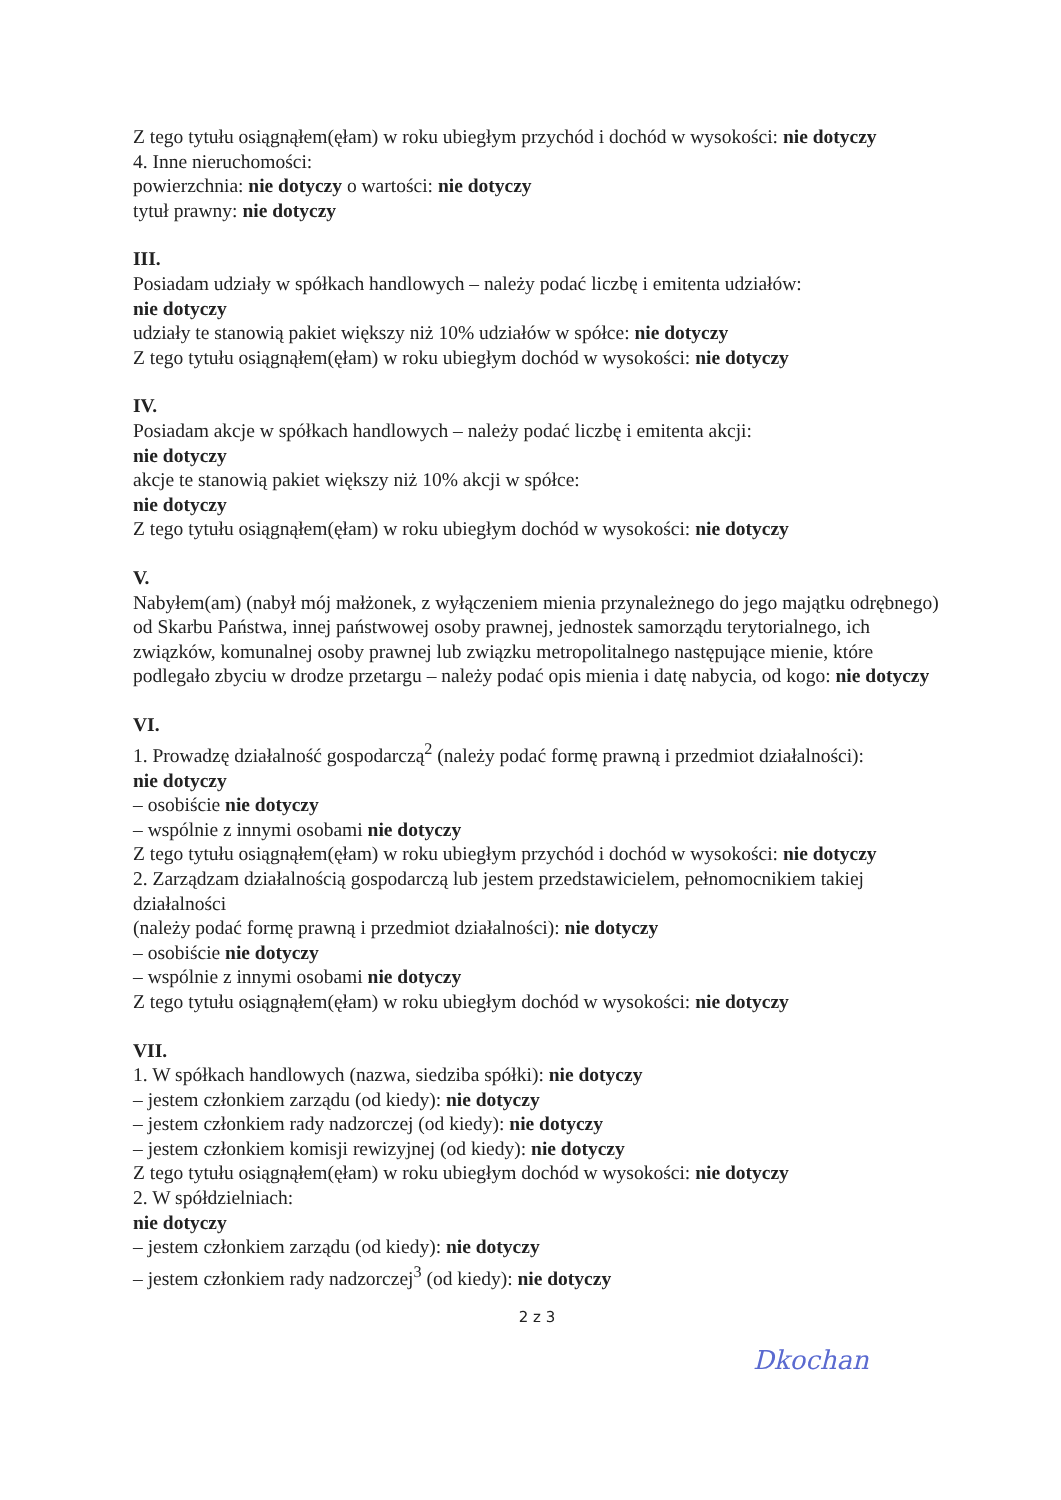Z tego tytułu osiągnąłem(ęłam) w roku ubiegłym przychód i dochód w wysokości: nie dotyczy
4. Inne nieruchomości:
powierzchnia: nie dotyczy o wartości: nie dotyczy
tytuł prawny: nie dotyczy
III.
Posiadam udziały w spółkach handlowych – należy podać liczbę i emitenta udziałów:
nie dotyczy
udziały te stanowią pakiet większy niż 10% udziałów w spółce: nie dotyczy
Z tego tytułu osiągnąłem(ęłam) w roku ubiegłym dochód w wysokości: nie dotyczy
IV.
Posiadam akcje w spółkach handlowych – należy podać liczbę i emitenta akcji:
nie dotyczy
akcje te stanowią pakiet większy niż 10% akcji w spółce:
nie dotyczy
Z tego tytułu osiągnąłem(ęłam) w roku ubiegłym dochód w wysokości: nie dotyczy
V.
Nabyłem(am) (nabył mój małżonek, z wyłączeniem mienia przynależnego do jego majątku odrębnego) od Skarbu Państwa, innej państwowej osoby prawnej, jednostek samorządu terytorialnego, ich związków, komunalnej osoby prawnej lub związku metropolitalnego następujące mienie, które podlegało zbyciu w drodze przetargu – należy podać opis mienia i datę nabycia, od kogo: nie dotyczy
VI.
1. Prowadzę działalność gospodarczą<sup>2</sup> (należy podać formę prawną i przedmiot działalności):
nie dotyczy
– osobiście nie dotyczy
– wspólnie z innymi osobami nie dotyczy
Z tego tytułu osiągnąłem(ęłam) w roku ubiegłym przychód i dochód w wysokości: nie dotyczy
2. Zarządzam działalnością gospodarczą lub jestem przedstawicielem, pełnomocnikiem takiej działalności
(należy podać formę prawną i przedmiot działalności): nie dotyczy
– osobiście nie dotyczy
– wspólnie z innymi osobami nie dotyczy
Z tego tytułu osiągnąłem(ęłam) w roku ubiegłym dochód w wysokości: nie dotyczy
VII.
1. W spółkach handlowych (nazwa, siedziba spółki): nie dotyczy
– jestem członkiem zarządu (od kiedy): nie dotyczy
– jestem członkiem rady nadzorczej (od kiedy): nie dotyczy
– jestem członkiem komisji rewizyjnej (od kiedy): nie dotyczy
Z tego tytułu osiągnąłem(ęłam) w roku ubiegłym dochód w wysokości: nie dotyczy
2. W spółdzielniach:
nie dotyczy
– jestem członkiem zarządu (od kiedy): nie dotyczy
– jestem członkiem rady nadzorczej<sup>3</sup> (od kiedy): nie dotyczy
2 z 3
Dkochan